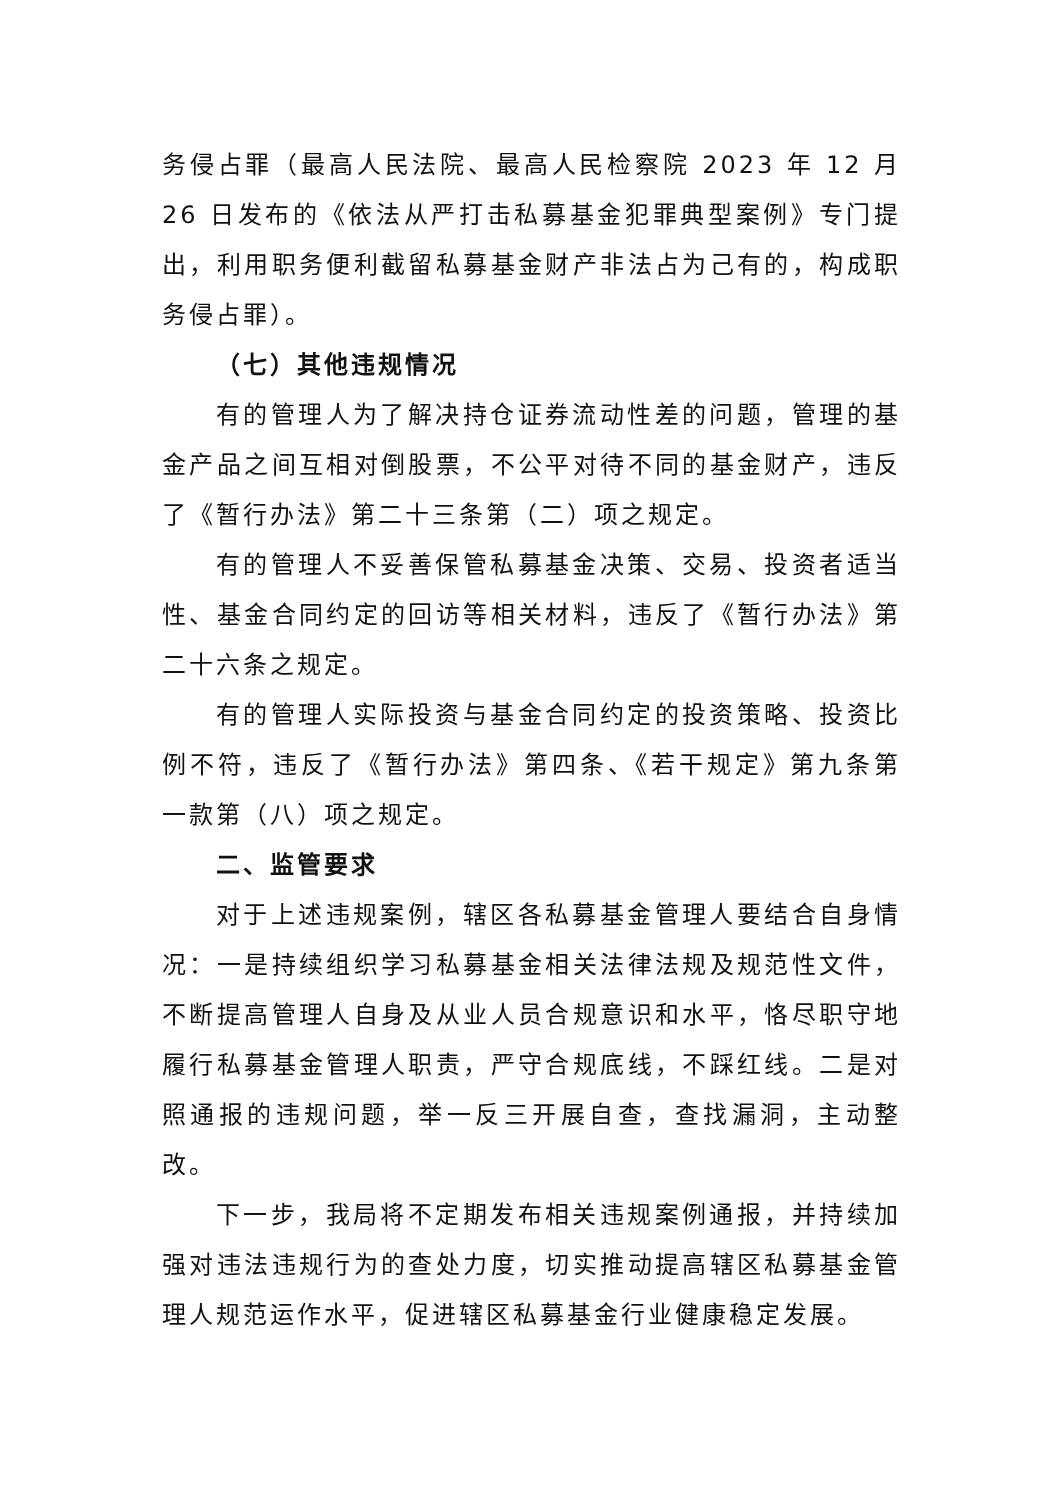务侵占罪（最高人民法院、最高人民检察院 2023 年 12 月 26 日发布的《依法从严打击私募基金犯罪典型案例》专门提出，利用职务便利截留私募基金财产非法占为己有的，构成职务侵占罪）。
（七）其他违规情况
有的管理人为了解决持仓证券流动性差的问题，管理的基金产品之间互相对倒股票，不公平对待不同的基金财产，违反了《暂行办法》第二十三条第（二）项之规定。
有的管理人不妥善保管私募基金决策、交易、投资者适当性、基金合同约定的回访等相关材料，违反了《暂行办法》第二十六条之规定。
有的管理人实际投资与基金合同约定的投资策略、投资比例不符，违反了《暂行办法》第四条、《若干规定》第九条第一款第（八）项之规定。
二、监管要求
对于上述违规案例，辖区各私募基金管理人要结合自身情况：一是持续组织学习私募基金相关法律法规及规范性文件，不断提高管理人自身及从业人员合规意识和水平，恪尽职守地履行私募基金管理人职责，严守合规底线，不踩红线。二是对照通报的违规问题，举一反三开展自查，查找漏洞，主动整改。
下一步，我局将不定期发布相关违规案例通报，并持续加强对违法违规行为的查处力度，切实推动提高辖区私募基金管理人规范运作水平，促进辖区私募基金行业健康稳定发展。